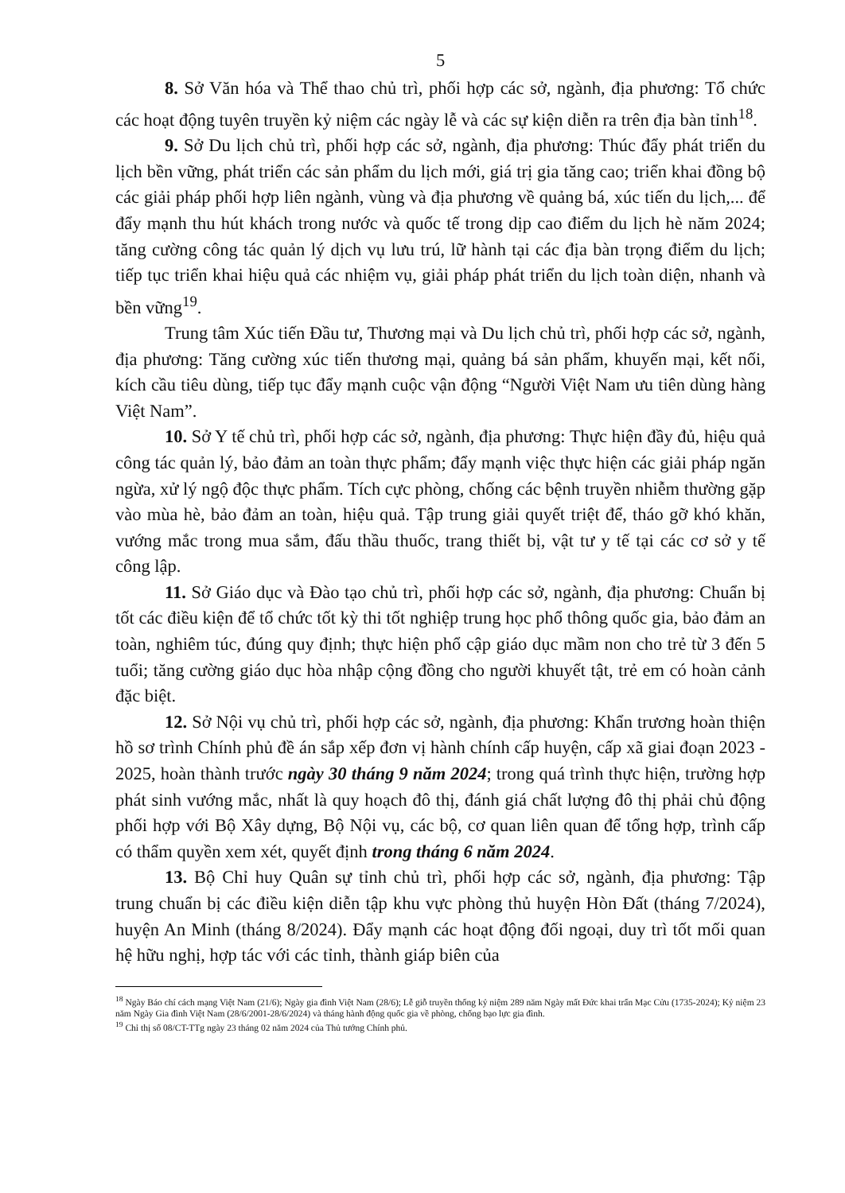5
8. Sở Văn hóa và Thể thao chủ trì, phối hợp các sở, ngành, địa phương: Tổ chức các hoạt động tuyên truyền kỷ niệm các ngày lễ và các sự kiện diễn ra trên địa bàn tỉnh<sup>18</sup>.
9. Sở Du lịch chủ trì, phối hợp các sở, ngành, địa phương: Thúc đẩy phát triển du lịch bền vững, phát triển các sản phẩm du lịch mới, giá trị gia tăng cao; triển khai đồng bộ các giải pháp phối hợp liên ngành, vùng và địa phương về quảng bá, xúc tiến du lịch,... để đẩy mạnh thu hút khách trong nước và quốc tế trong dịp cao điểm du lịch hè năm 2024; tăng cường công tác quản lý dịch vụ lưu trú, lữ hành tại các địa bàn trọng điểm du lịch; tiếp tục triển khai hiệu quả các nhiệm vụ, giải pháp phát triển du lịch toàn diện, nhanh và bền vững<sup>19</sup>.
Trung tâm Xúc tiến Đầu tư, Thương mại và Du lịch chủ trì, phối hợp các sở, ngành, địa phương: Tăng cường xúc tiến thương mại, quảng bá sản phẩm, khuyến mại, kết nối, kích cầu tiêu dùng, tiếp tục đẩy mạnh cuộc vận động “Người Việt Nam ưu tiên dùng hàng Việt Nam”.
10. Sở Y tế chủ trì, phối hợp các sở, ngành, địa phương: Thực hiện đầy đủ, hiệu quả công tác quản lý, bảo đảm an toàn thực phẩm; đẩy mạnh việc thực hiện các giải pháp ngăn ngừa, xử lý ngộ độc thực phẩm. Tích cực phòng, chống các bệnh truyền nhiễm thường gặp vào mùa hè, bảo đảm an toàn, hiệu quả. Tập trung giải quyết triệt để, tháo gỡ khó khăn, vướng mắc trong mua sắm, đấu thầu thuốc, trang thiết bị, vật tư y tế tại các cơ sở y tế công lập.
11. Sở Giáo dục và Đào tạo chủ trì, phối hợp các sở, ngành, địa phương: Chuẩn bị tốt các điều kiện để tổ chức tốt kỳ thi tốt nghiệp trung học phổ thông quốc gia, bảo đảm an toàn, nghiêm túc, đúng quy định; thực hiện phổ cập giáo dục mầm non cho trẻ từ 3 đến 5 tuổi; tăng cường giáo dục hòa nhập cộng đồng cho người khuyết tật, trẻ em có hoàn cảnh đặc biệt.
12. Sở Nội vụ chủ trì, phối hợp các sở, ngành, địa phương: Khẩn trương hoàn thiện hồ sơ trình Chính phủ đề án sắp xếp đơn vị hành chính cấp huyện, cấp xã giai đoạn 2023 - 2025, hoàn thành trước ngày 30 tháng 9 năm 2024; trong quá trình thực hiện, trường hợp phát sinh vướng mắc, nhất là quy hoạch đô thị, đánh giá chất lượng đô thị phải chủ động phối hợp với Bộ Xây dựng, Bộ Nội vụ, các bộ, cơ quan liên quan để tổng hợp, trình cấp có thẩm quyền xem xét, quyết định trong tháng 6 năm 2024.
13. Bộ Chỉ huy Quân sự tỉnh chủ trì, phối hợp các sở, ngành, địa phương: Tập trung chuẩn bị các điều kiện diễn tập khu vực phòng thủ huyện Hòn Đất (tháng 7/2024), huyện An Minh (tháng 8/2024). Đẩy mạnh các hoạt động đối ngoại, duy trì tốt mối quan hệ hữu nghị, hợp tác với các tỉnh, thành giáp biên của
<sup>18</sup> Ngày Báo chí cách mạng Việt Nam (21/6); Ngày gia đình Việt Nam (28/6); Lễ giỗ truyền thống kỷ niệm 289 năm Ngày mất Đức khai trấn Mạc Cửu (1735-2024); Kỷ niệm 23 năm Ngày Gia đình Việt Nam (28/6/2001-28/6/2024) và tháng hành động quốc gia về phòng, chống bạo lực gia đình.
<sup>19</sup> Chỉ thị số 08/CT-TTg ngày 23 tháng 02 năm 2024 của Thủ tướng Chính phủ.